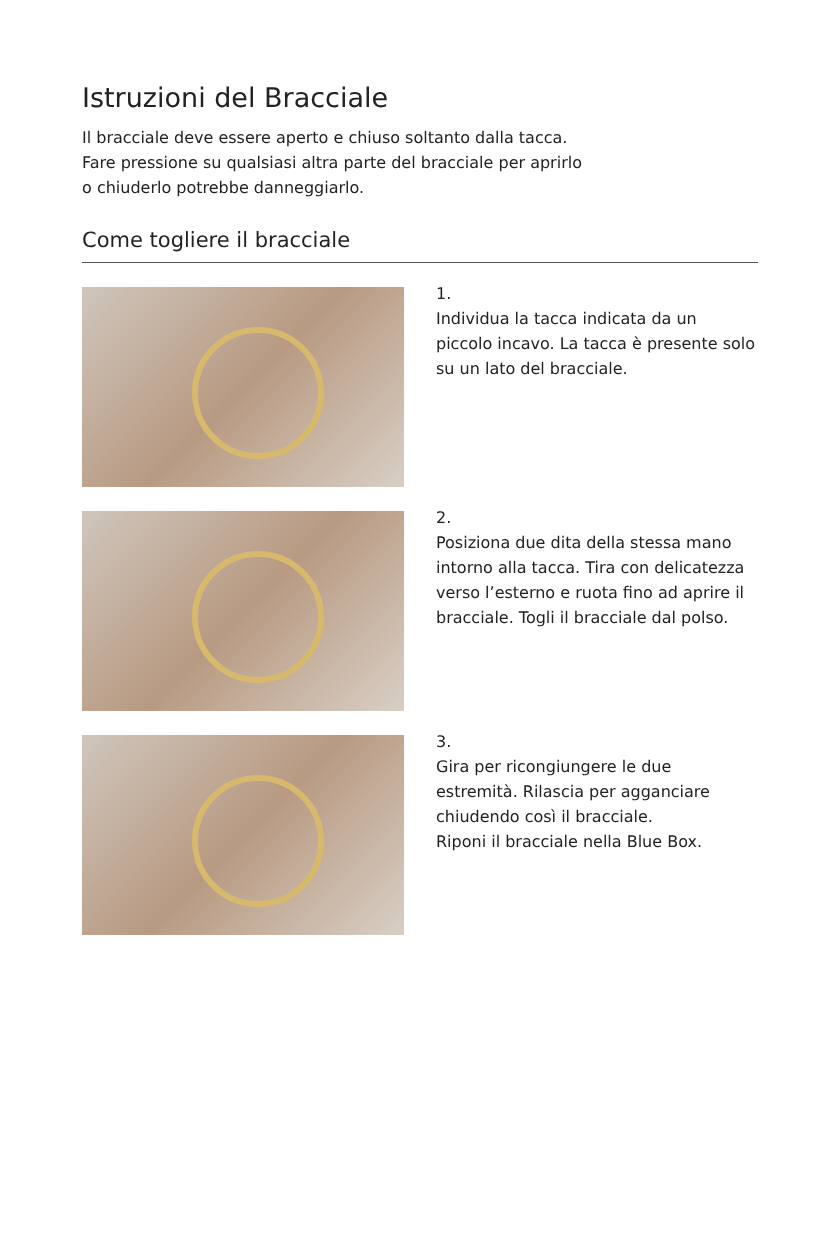Istruzioni del Bracciale
Il bracciale deve essere aperto e chiuso soltanto dalla tacca.
Fare pressione su qualsiasi altra parte del bracciale per aprirlo
o chiuderlo potrebbe danneggiarlo.
Come togliere il bracciale
1.
Individua la tacca indicata da un piccolo incavo. La tacca è presente solo su un lato del bracciale.
2.
Posiziona due dita della stessa mano intorno alla tacca. Tira con delicatezza verso l’esterno e ruota fino ad aprire il bracciale. Togli il bracciale dal polso.
3.
Gira per ricongiungere le due estremità. Rilascia per agganciare chiudendo così il bracciale.
Riponi il bracciale nella Blue Box.